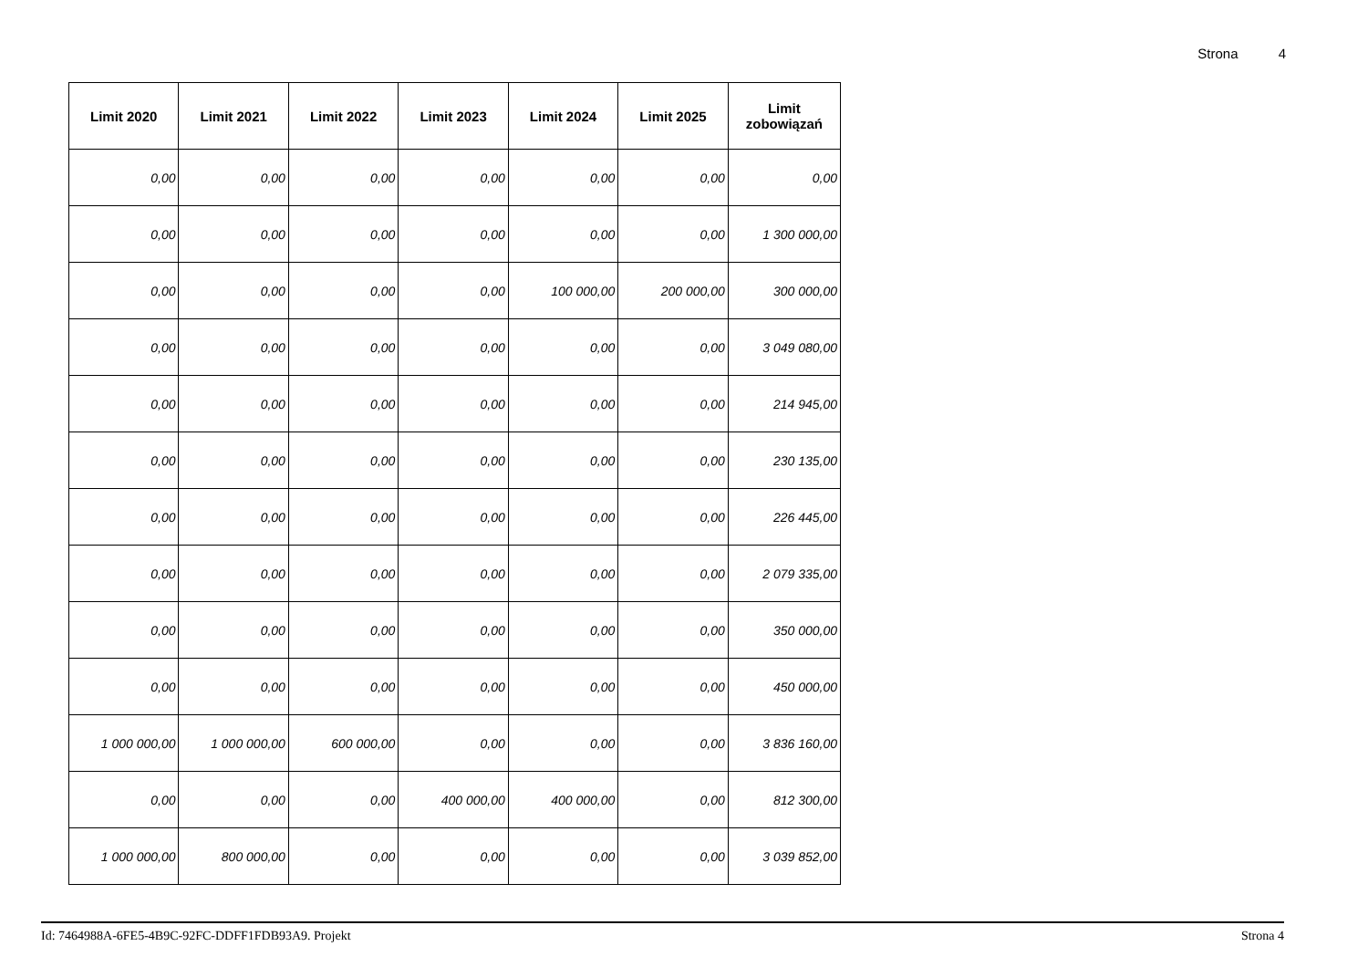Strona 4
| Limit 2020 | Limit 2021 | Limit 2022 | Limit 2023 | Limit 2024 | Limit 2025 | Limit zobowiązań |
| --- | --- | --- | --- | --- | --- | --- |
| 0,00 | 0,00 | 0,00 | 0,00 | 0,00 | 0,00 | 0,00 |
| 0,00 | 0,00 | 0,00 | 0,00 | 0,00 | 0,00 | 1 300 000,00 |
| 0,00 | 0,00 | 0,00 | 0,00 | 100 000,00 | 200 000,00 | 300 000,00 |
| 0,00 | 0,00 | 0,00 | 0,00 | 0,00 | 0,00 | 3 049 080,00 |
| 0,00 | 0,00 | 0,00 | 0,00 | 0,00 | 0,00 | 214 945,00 |
| 0,00 | 0,00 | 0,00 | 0,00 | 0,00 | 0,00 | 230 135,00 |
| 0,00 | 0,00 | 0,00 | 0,00 | 0,00 | 0,00 | 226 445,00 |
| 0,00 | 0,00 | 0,00 | 0,00 | 0,00 | 0,00 | 2 079 335,00 |
| 0,00 | 0,00 | 0,00 | 0,00 | 0,00 | 0,00 | 350 000,00 |
| 0,00 | 0,00 | 0,00 | 0,00 | 0,00 | 0,00 | 450 000,00 |
| 1 000 000,00 | 1 000 000,00 | 600 000,00 | 0,00 | 0,00 | 0,00 | 3 836 160,00 |
| 0,00 | 0,00 | 0,00 | 400 000,00 | 400 000,00 | 0,00 | 812 300,00 |
| 1 000 000,00 | 800 000,00 | 0,00 | 0,00 | 0,00 | 0,00 | 3 039 852,00 |
Id: 7464988A-6FE5-4B9C-92FC-DDFF1FDB93A9. Projekt Strona 4